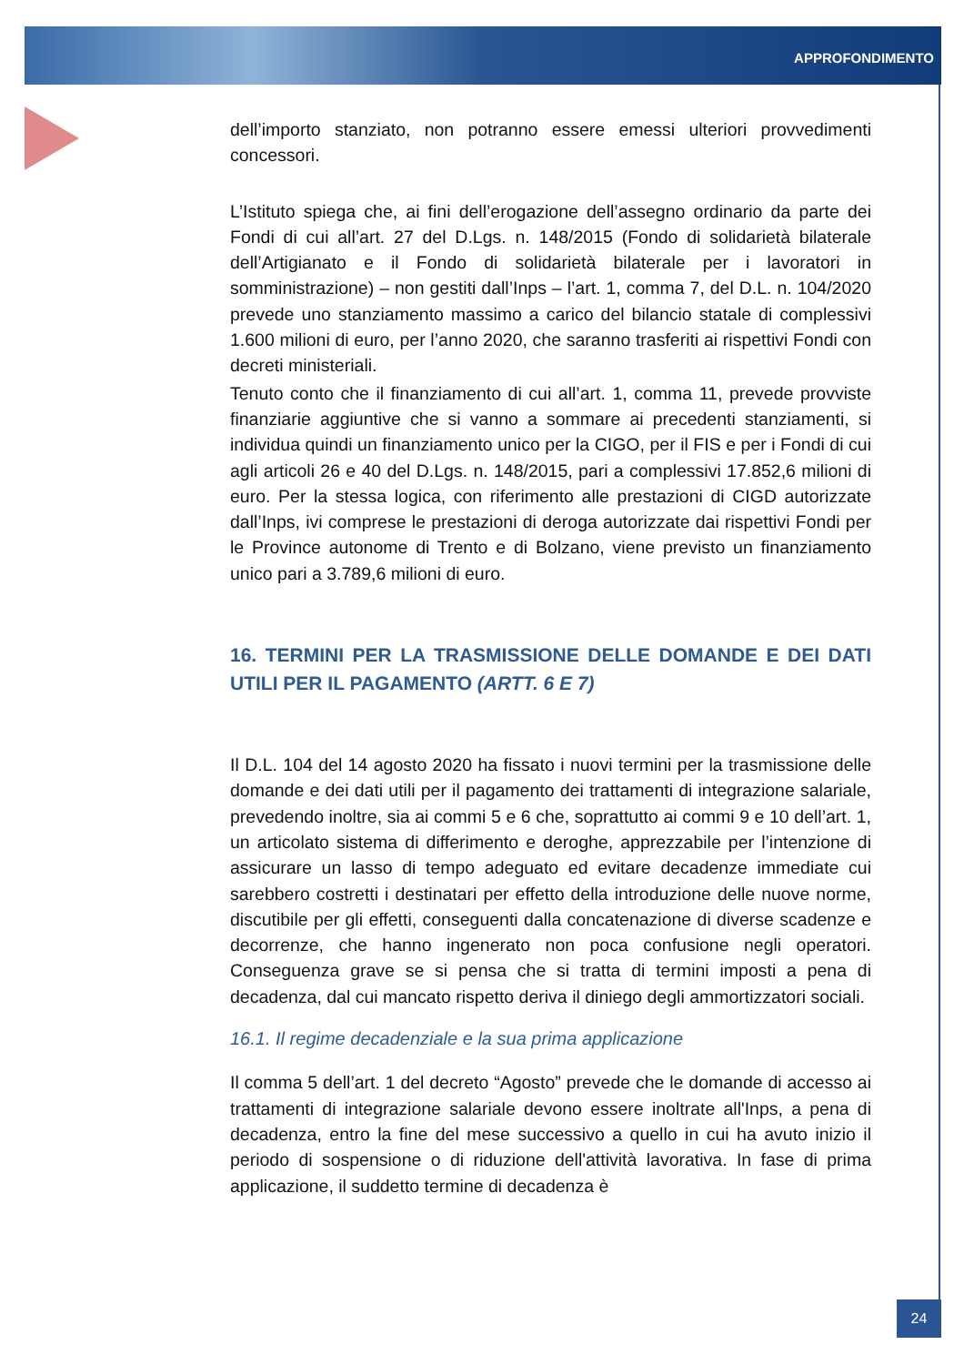APPROFONDIMENTO
dell’importo stanziato, non potranno essere emessi ulteriori provvedimenti concessori.
L’Istituto spiega che, ai fini dell’erogazione dell’assegno ordinario da parte dei Fondi di cui all’art. 27 del D.Lgs. n. 148/2015 (Fondo di solidarietà bilaterale dell’Artigianato e il Fondo di solidarietà bilaterale per i lavoratori in somministrazione) – non gestiti dall’Inps – l’art. 1, comma 7, del D.L. n. 104/2020 prevede uno stanziamento massimo a carico del bilancio statale di complessivi 1.600 milioni di euro, per l’anno 2020, che saranno trasferiti ai rispettivi Fondi con decreti ministeriali.
Tenuto conto che il finanziamento di cui all’art. 1, comma 11, prevede provviste finanziarie aggiuntive che si vanno a sommare ai precedenti stanziamenti, si individua quindi un finanziamento unico per la CIGO, per il FIS e per i Fondi di cui agli articoli 26 e 40 del D.Lgs. n. 148/2015, pari a complessivi 17.852,6 milioni di euro. Per la stessa logica, con riferimento alle prestazioni di CIGD autorizzate dall’Inps, ivi comprese le prestazioni di deroga autorizzate dai rispettivi Fondi per le Province autonome di Trento e di Bolzano, viene previsto un finanziamento unico pari a 3.789,6 milioni di euro.
16. TERMINI PER LA TRASMISSIONE DELLE DOMANDE E DEI DATI UTILI PER IL PAGAMENTO (ARTT. 6 E 7)
Il D.L. 104 del 14 agosto 2020 ha fissato i nuovi termini per la trasmissione delle domande e dei dati utili per il pagamento dei trattamenti di integrazione salariale, prevedendo inoltre, sia ai commi 5 e 6 che, soprattutto ai commi 9 e 10 dell’art. 1, un articolato sistema di differimento e deroghe, apprezzabile per l’intenzione di assicurare un lasso di tempo adeguato ed evitare decadenze immediate cui sarebbero costretti i destinatari per effetto della introduzione delle nuove norme, discutibile per gli effetti, conseguenti dalla concatenazione di diverse scadenze e decorrenze, che hanno ingenerato non poca confusione negli operatori. Conseguenza grave se si pensa che si tratta di termini imposti a pena di decadenza, dal cui mancato rispetto deriva il diniego degli ammortizzatori sociali.
16.1. Il regime decadenziale e la sua prima applicazione
Il comma 5 dell’art. 1 del decreto “Agosto” prevede che le domande di accesso ai trattamenti di integrazione salariale devono essere inoltrate all'Inps, a pena di decadenza, entro la fine del mese successivo a quello in cui ha avuto inizio il periodo di sospensione o di riduzione dell'attività lavorativa. In fase di prima applicazione, il suddetto termine di decadenza è
24